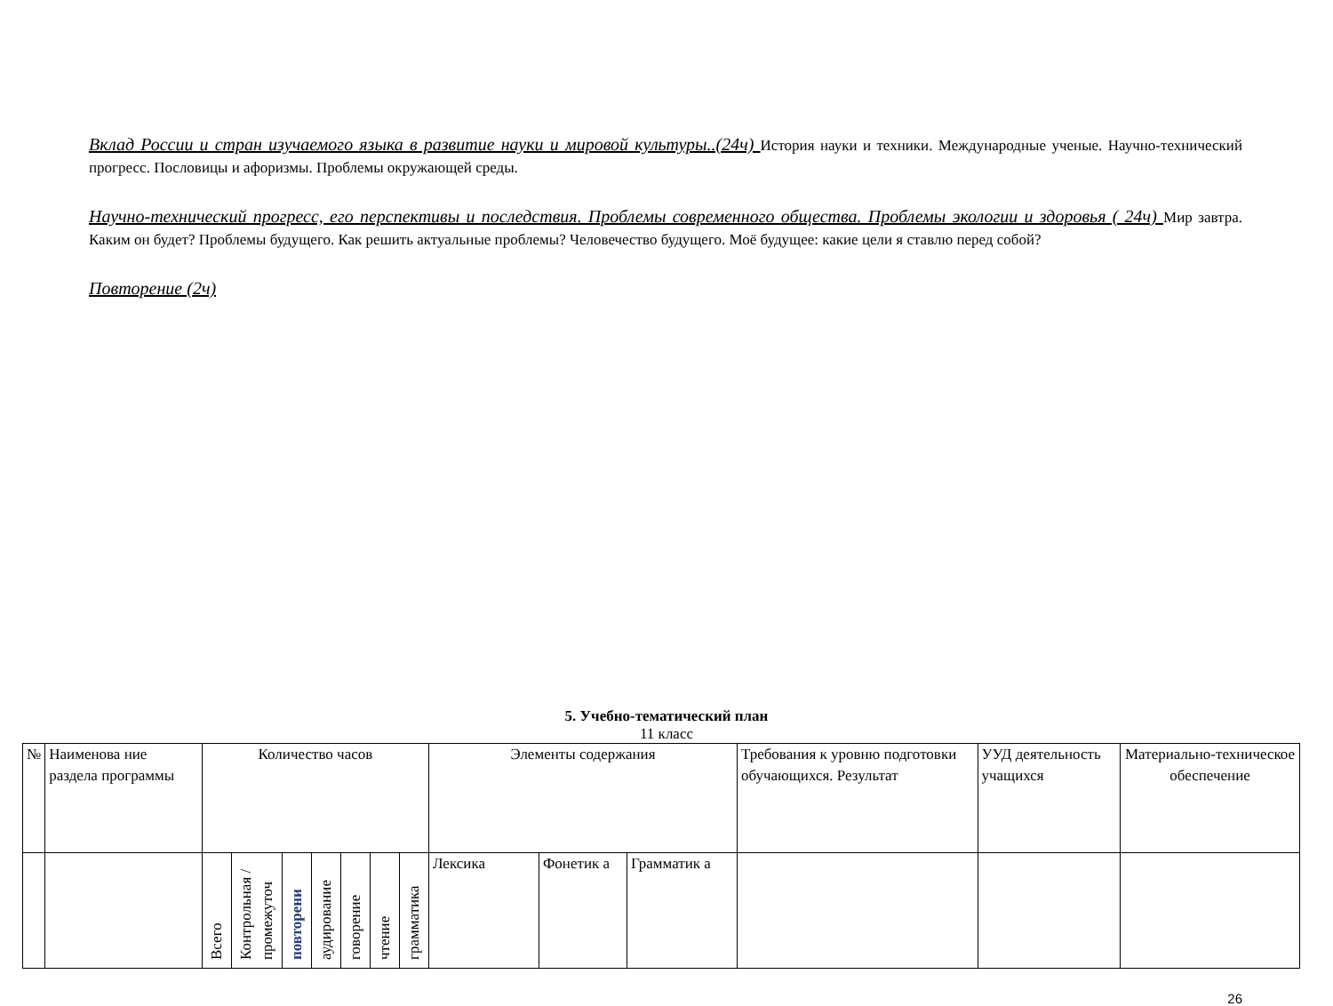Вклад России и стран изучаемого языка в развитие науки и мировой культуры..(24ч) История науки и техники. Международные ученые. Научно-технический прогресс. Пословицы и афоризмы. Проблемы окружающей среды.
Научно-технический прогресс, его перспективы и последствия. Проблемы современного общества. Проблемы экологии и здоровья ( 24ч) Мир завтра. Каким он будет? Проблемы будущего. Как решить актуальные проблемы? Человечество будущего. Моё будущее: какие цели я ставлю перед собой?
Повторение (2ч)
5. Учебно-тематический план
11 класс
| № | Наименова ние раздела программы | Количество часов | | | | | | | Элементы содержания | | | Требования к уровню подготовки обучающихся. Результат | УУД деятельность учащихся | Материально-техническое обеспечение |
| | | Всего | Контрольная /промежуточ | повторени | аудирование | говорение | чтение | грамматика | Лексика | Фонетик а | Грамматик а | | | |
26